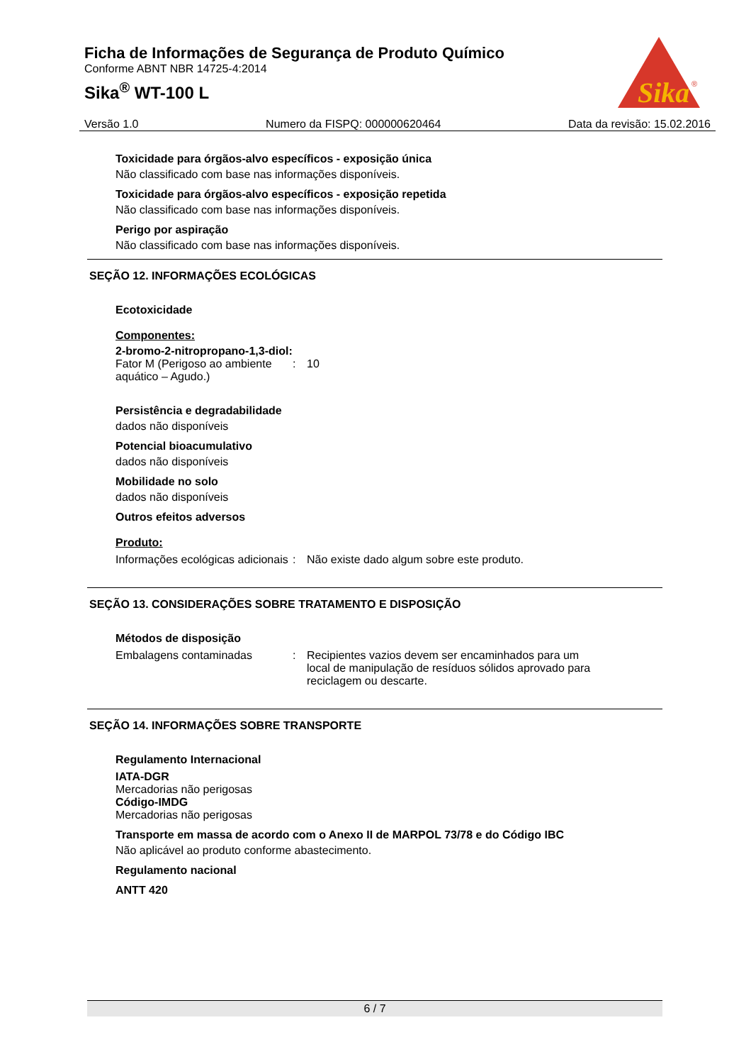Ficha de Informações de Segurança de Produto Químico
Conforme ABNT NBR 14725-4:2014
Sika<sup>®</sup> WT-100 L
Sika
®
Versão 1.0 Numero da FISPQ: 000000620464 Data da revisão: 15.02.2016
Toxicidade para órgãos-alvo específicos - exposição única
Não classificado com base nas informações disponíveis.
Toxicidade para órgãos-alvo específicos - exposição repetida
Não classificado com base nas informações disponíveis.
Perigo por aspiração
Não classificado com base nas informações disponíveis.
SEÇÃO 12. INFORMAÇÕES ECOLÓGICAS
Ecotoxicidade
Componentes:
2-bromo-2-nitropropano-1,3-diol:
Fator M (Perigoso ao ambiente aquático – Agudo.): 10
Persistência e degradabilidade
dados não disponíveis
Potencial bioacumulativo
dados não disponíveis
Mobilidade no solo
dados não disponíveis
Outros efeitos adversos
Produto:
Informações ecológicas adicionais: Não existe dado algum sobre este produto.
SEÇÃO 13. CONSIDERAÇÕES SOBRE TRATAMENTO E DISPOSIÇÃO
Métodos de disposição
Embalagens contaminadas: Recipientes vazios devem ser encaminhados para um local de manipulação de resíduos sólidos aprovado para reciclagem ou descarte.
SEÇÃO 14. INFORMAÇÕES SOBRE TRANSPORTE
Regulamento Internacional
IATA-DGR
Mercadorias não perigosas
Código-IMDG
Mercadorias não perigosas
Transporte em massa de acordo com o Anexo II de MARPOL 73/78 e do Código IBC
Não aplicável ao produto conforme abastecimento.
Regulamento nacional
ANTT 420
6 / 7